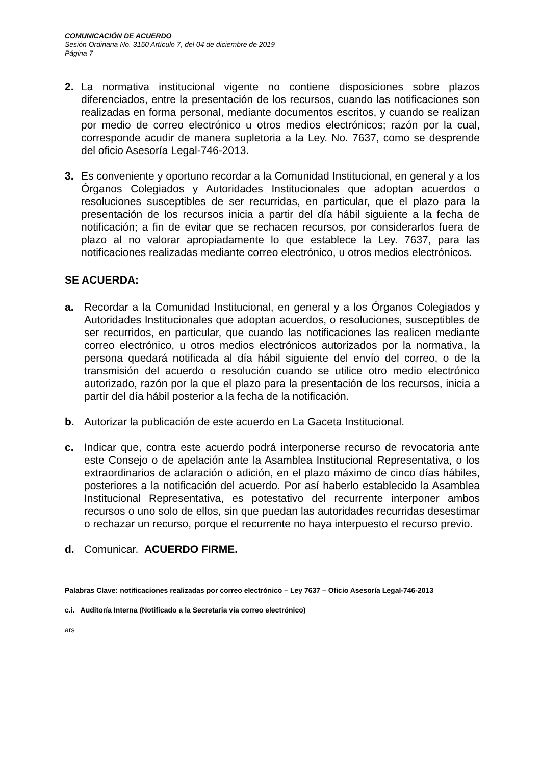COMUNICACIÓN DE ACUERDO
Sesión Ordinaria No. 3150 Artículo 7, del 04 de diciembre de 2019
Página 7
2. La normativa institucional vigente no contiene disposiciones sobre plazos diferenciados, entre la presentación de los recursos, cuando las notificaciones son realizadas en forma personal, mediante documentos escritos, y cuando se realizan por medio de correo electrónico u otros medios electrónicos; razón por la cual, corresponde acudir de manera supletoria a la Ley. No. 7637, como se desprende del oficio Asesoría Legal-746-2013.
3. Es conveniente y oportuno recordar a la Comunidad Institucional, en general y a los Órganos Colegiados y Autoridades Institucionales que adoptan acuerdos o resoluciones susceptibles de ser recurridas, en particular, que el plazo para la presentación de los recursos inicia a partir del día hábil siguiente a la fecha de notificación; a fin de evitar que se rechacen recursos, por considerarlos fuera de plazo al no valorar apropiadamente lo que establece la Ley. 7637, para las notificaciones realizadas mediante correo electrónico, u otros medios electrónicos.
SE ACUERDA:
a. Recordar a la Comunidad Institucional, en general y a los Órganos Colegiados y Autoridades Institucionales que adoptan acuerdos, o resoluciones, susceptibles de ser recurridos, en particular, que cuando las notificaciones las realicen mediante correo electrónico, u otros medios electrónicos autorizados por la normativa, la persona quedará notificada al día hábil siguiente del envío del correo, o de la transmisión del acuerdo o resolución cuando se utilice otro medio electrónico autorizado, razón por la que el plazo para la presentación de los recursos, inicia a partir del día hábil posterior a la fecha de la notificación.
b. Autorizar la publicación de este acuerdo en La Gaceta Institucional.
c. Indicar que, contra este acuerdo podrá interponerse recurso de revocatoria ante este Consejo o de apelación ante la Asamblea Institucional Representativa, o los extraordinarios de aclaración o adición, en el plazo máximo de cinco días hábiles, posteriores a la notificación del acuerdo. Por así haberlo establecido la Asamblea Institucional Representativa, es potestativo del recurrente interponer ambos recursos o uno solo de ellos, sin que puedan las autoridades recurridas desestimar o rechazar un recurso, porque el recurrente no haya interpuesto el recurso previo.
d. Comunicar. ACUERDO FIRME.
Palabras Clave: notificaciones realizadas por correo electrónico – Ley 7637 – Oficio Asesoría Legal-746-2013
c.i. Auditoría Interna (Notificado a la Secretaria vía correo electrónico)
ars